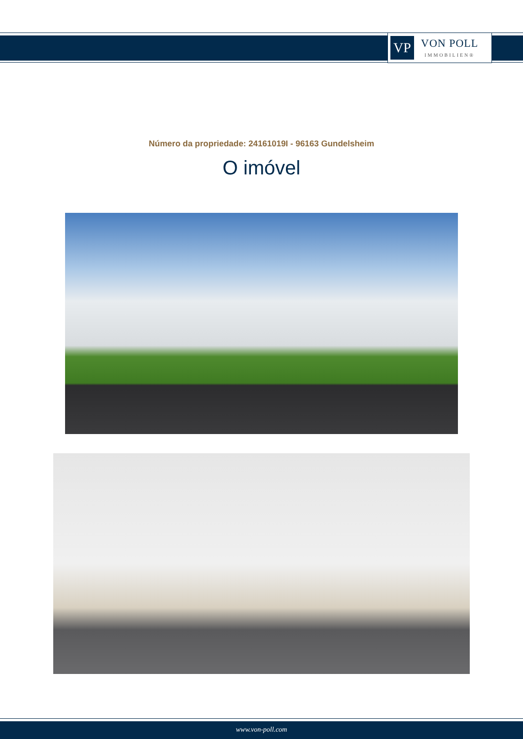VP
VON POLL
IMMOBILIEN®
Número da propriedade: 24161019I - 96163 Gundelsheim
O imóvel
www.von-poll.com